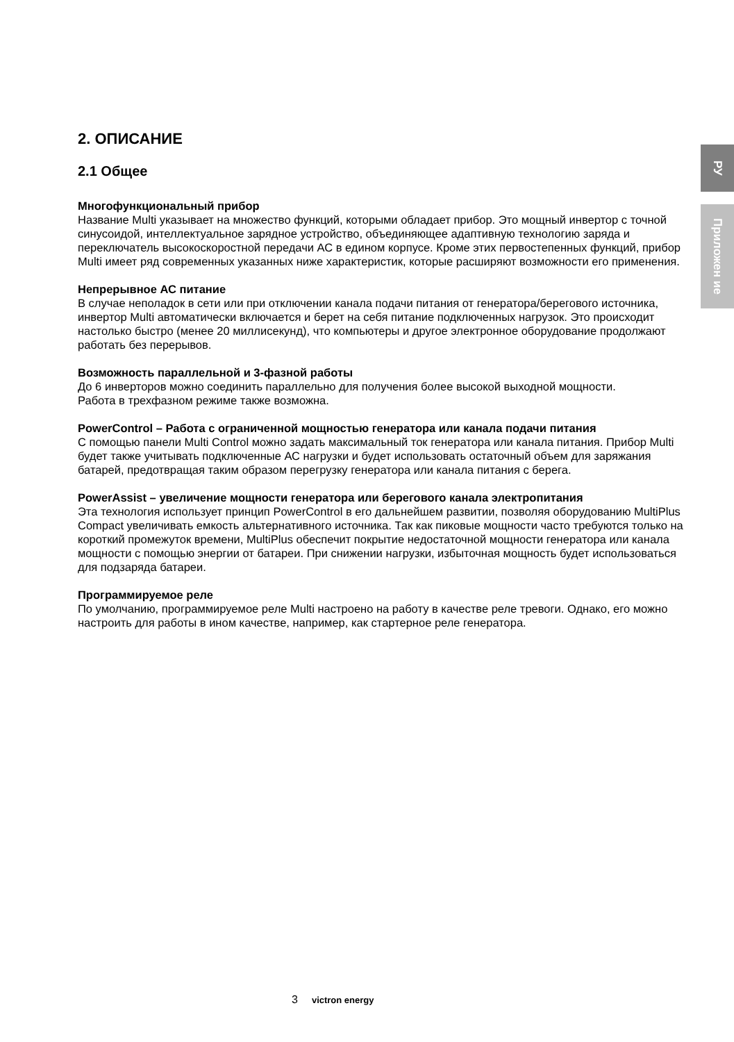РУ
Приложен ие
2. ОПИСАНИЕ
2.1 Общее
Многофункциональный прибор
Название Multi указывает на множество функций, которыми обладает прибор. Это мощный инвертор с точной синусоидой, интеллектуальное зарядное устройство, объединяющее адаптивную технологию заряда и переключатель высокоскоростной передачи АС в едином корпусе. Кроме этих первостепенных функций, прибор Multi имеет ряд современных указанных ниже характеристик, которые расширяют возможности его применения.
Непрерывное АС питание
В случае неполадок в сети или при отключении канала подачи питания от генератора/берегового источника, инвертор Multi автоматически включается и берет на себя питание подключенных нагрузок. Это происходит настолько быстро (менее 20 миллисекунд), что компьютеры и другое электронное оборудование продолжают работать без перерывов.
Возможность параллельной и 3-фазной работы
До 6 инверторов можно соединить параллельно для получения более высокой выходной мощности.
Работа в трехфазном режиме также возможна.
PowerControl – Работа с ограниченной мощностью генератора или канала подачи питания
С помощью панели Multi Control можно задать максимальный ток генератора или канала питания. Прибор Multi будет также учитывать подключенные АС нагрузки и будет использовать остаточный объем для заряжания батарей, предотвращая таким образом перегрузку генератора или канала питания с берега.
PowerAssist – увеличение мощности генератора или берегового канала электропитания
Эта технология использует принцип PowerControl в его дальнейшем развитии, позволяя оборудованию MultiPlus Compact увеличивать емкость альтернативного источника. Так как пиковые мощности часто требуются только на короткий промежуток времени, MultiPlus обеспечит покрытие недостаточной мощности генератора или канала мощности с помощью энергии от батареи. При снижении нагрузки, избыточная мощность будет использоваться для подзаряда батареи.
Программируемое реле
По умолчанию, программируемое реле Multi настроено на работу в качестве реле тревоги. Однако, его можно настроить для работы в ином качестве, например, как стартерное реле генератора.
3 victron energy